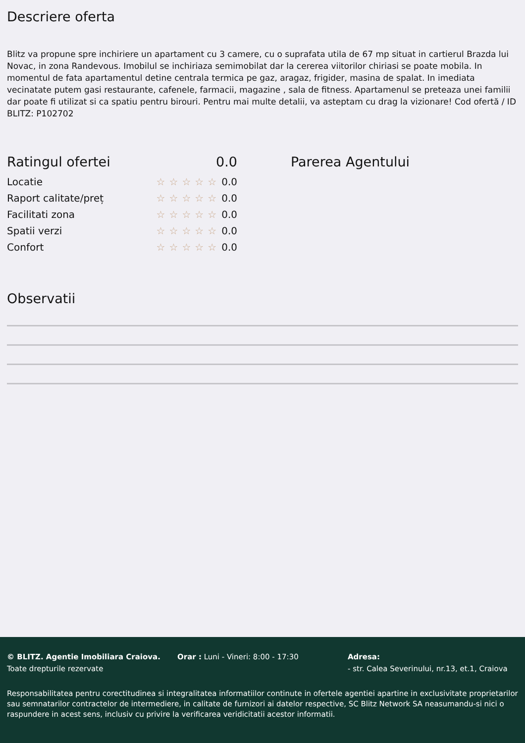Descriere oferta
Blitz va propune spre inchiriere un apartament cu 3 camere, cu o suprafata utila de 67 mp situat in cartierul Brazda lui Novac, in zona Randevous. Imobilul se inchiriaza semimobilat dar la cererea viitorilor chiriasi se poate mobila. In momentul de fata apartamentul detine centrala termica pe gaz, aragaz, frigider, masina de spalat. In imediata vecinatate putem gasi restaurante, cafenele, farmacii, magazine , sala de fitness. Apartamenul se preteaza unei familii dar poate fi utilizat si ca spatiu pentru birouri. Pentru mai multe detalii, va asteptam cu drag la vizionare! Cod ofertă / ID BLITZ: P102702
Ratingul ofertei 0.0
Locatie ☆☆☆☆☆0.0
Raport calitate/preț ☆☆☆☆☆0.0
Facilitati zona ☆☆☆☆☆0.0
Spatii verzi ☆☆☆☆☆0.0
Confort ☆☆☆☆☆0.0
Parerea Agentului
Observatii
© BLITZ. Agentie Imobiliara Craiova.
Toate drepturile rezervate
Orar : Luni - Vineri: 8:00 - 17:30 Adresa:
- str. Calea Severinului, nr.13, et.1, Craiova
Responsabilitatea pentru corectitudinea si integralitatea informatiilor continute in ofertele agentiei apartine in exclusivitate proprietarilor sau semnatarilor contractelor de intermediere, in calitate de furnizori ai datelor respective, SC Blitz Network SA neasumandu-si nici o raspundere in acest sens, inclusiv cu privire la verificarea veridicitatii acestor informatii.